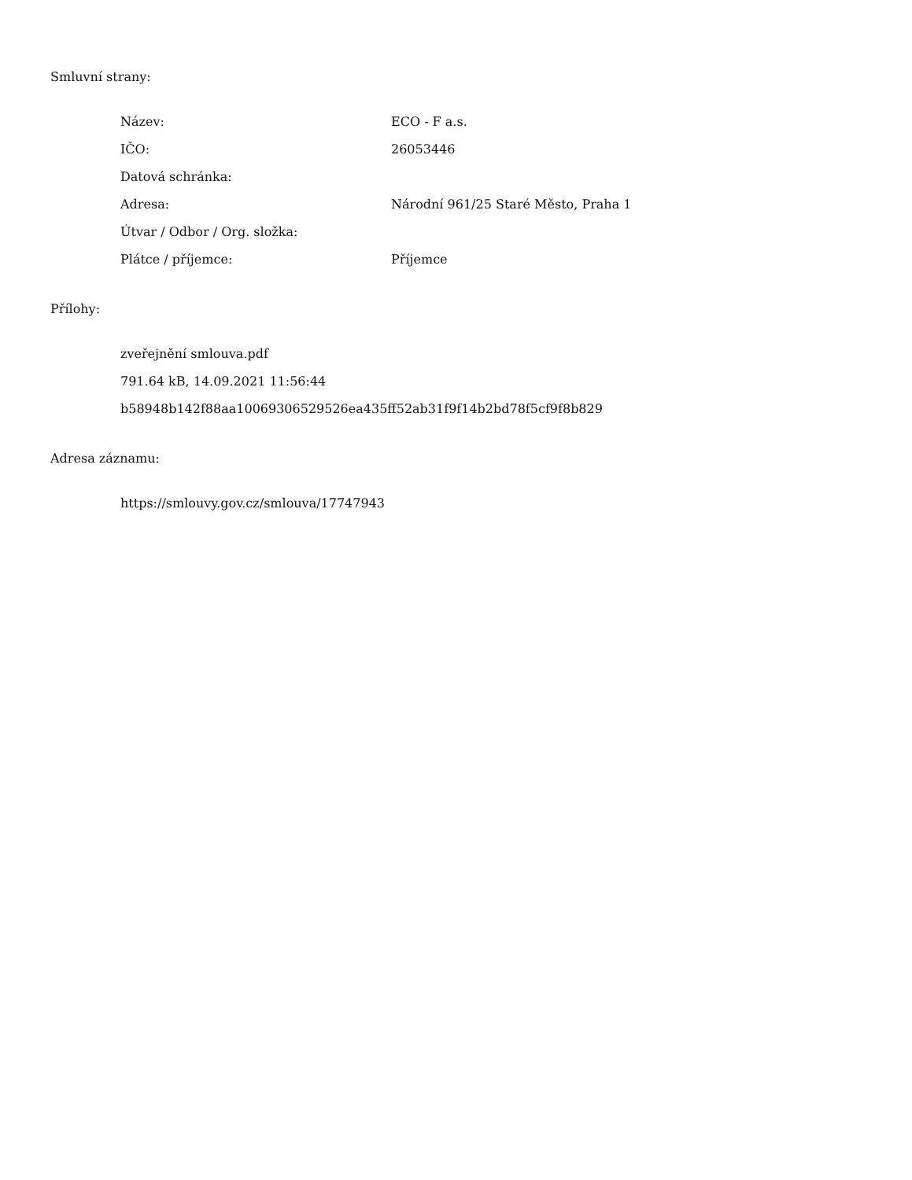Smluvní strany:
| Název: | ECO - F a.s. |
| IČO: | 26053446 |
| Datová schránka: | |
| Adresa: | Národní 961/25 Staré Město, Praha 1 |
| Útvar / Odbor / Org. složka: | |
| Plátce / příjemce: | Příjemce |
Přílohy:
zveřejnění smlouva.pdf
791.64 kB, 14.09.2021 11:56:44
b58948b142f88aa10069306529526ea435ff52ab31f9f14b2bd78f5cf9f8b829
Adresa záznamu:
https://smlouvy.gov.cz/smlouva/17747943